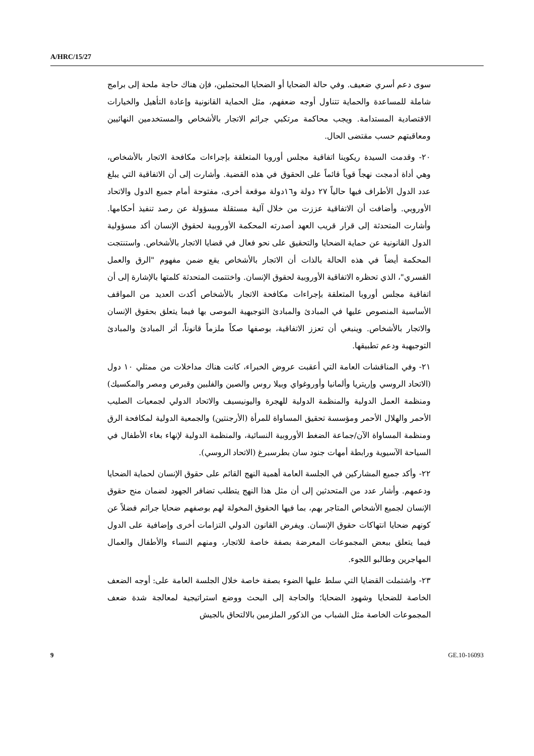A/HRC/15/27
سوى دعم أسري ضعيف. وفي حالة الضحايا أو الضحايا المحتملين، فإن هناك حاجة ملحة إلى برامج شاملة للمساعدة والحماية تتناول أوجه ضعفهم، مثل الحماية القانونية وإعادة التأهيل والخيارات الاقتصادية المستدامة. ويجب محاكمة مرتكبي جرائم الاتجار بالأشخاص والمستخدمين النهائيين ومعاقبتهم حسب مقتضى الحال.
٢٠- وقدمت السيدة ريكوينا اتفاقية مجلس أوروبا المتعلقة بإجراءات مكافحة الاتجار بالأشخاص، وهي أداة أدمجت نهجاً قوياً قائماً على الحقوق في هذه القضية. وأشارت إلى أن الاتفاقية التي يبلغ عدد الدول الأطراف فيها حالياً ٢٧ دولة و١٦دولة موقعة أخرى، مفتوحة أمام جميع الدول والاتحاد الأوروبي. وأضافت أن الاتفاقية عززت من خلال آلية مستقلة مسؤولة عن رصد تنفيذ أحكامها. وأشارت المتحدثة إلى قرار قريب العهد أصدرته المحكمة الأوروبية لحقوق الإنسان أكد مسؤولية الدول القانونية عن حماية الضحايا والتحقيق على نحو فعال في قضايا الاتجار بالأشخاص. واستنتجت المحكمة أيضاً في هذه الحالة بالذات أن الاتجار بالأشخاص يقع ضمن مفهوم "الرق والعمل القسري"، الذي تحظره الاتفاقية الأوروبية لحقوق الإنسان. واختتمت المتحدثة كلمتها بالإشارة إلى أن اتفاقية مجلس أوروبا المتعلقة بإجراءات مكافحة الاتجار بالأشخاص أكدت العديد من المواقف الأساسية المنصوص عليها في المبادئ والمبادئ التوجيهية الموصى بها فيما يتعلق بحقوق الإنسان والاتجار بالأشخاص. وينبغي أن تعزز الاتفاقية، بوصفها صكاً ملزماً قانوناً، أثر المبادئ والمبادئ التوجيهية ودعم تطبيقها.
٢١- وفي المناقشات العامة التي أعقبت عروض الخبراء، كانت هناك مداخلات من ممثلي ١٠ دول (الاتحاد الروسي وإريتريا وألمانيا وأوروغواي وبيلا روس والصين والفلبين وقبرص ومصر والمكسيك) ومنظمة العمل الدولية والمنظمة الدولية للهجرة واليونيسيف والاتحاد الدولي لجمعيات الصليب الأحمر والهلال الأحمر ومؤسسة تحقيق المساواة للمرأة (الأرجنتين) والجمعية الدولية لمكافحة الرق ومنظمة المساواة الآن/جماعة الضغط الأوروبية النسائية، والمنظمة الدولية لإنهاء بغاء الأطفال في السياحة الآسيوية ورابطة أمهات جنود سان بطرسبرغ (الاتحاد الروسي).
٢٢- وأكد جميع المشاركين في الجلسة العامة أهمية النهج القائم على حقوق الإنسان لحماية الضحايا ودعمهم. وأشار عدد من المتحدثين إلى أن مثل هذا النهج يتطلب تضافر الجهود لضمان منح حقوق الإنسان لجميع الأشخاص المتاجر بهم، بما فيها الحقوق المخولة لهم بوصفهم ضحايا جرائم فضلاً عن كونهم ضحايا انتهاكات حقوق الإنسان. ويفرض القانون الدولي التزامات أخرى وإضافية على الدول فيما يتعلق ببعض المجموعات المعرضة بصفة خاصة للاتجار، ومنهم النساء والأطفال والعمال المهاجرين وطالبو اللجوء.
٢٣- واشتملت القضايا التي سلط عليها الضوء بصفة خاصة خلال الجلسة العامة على: أوجه الضعف الخاصة للضحايا وشهود الضحايا؛ والحاجة إلى البحث ووضع استراتيجية لمعالجة شدة ضعف المجموعات الخاصة مثل الشباب من الذكور الملزمين بالالتحاق بالجيش
9 GE.10-16093